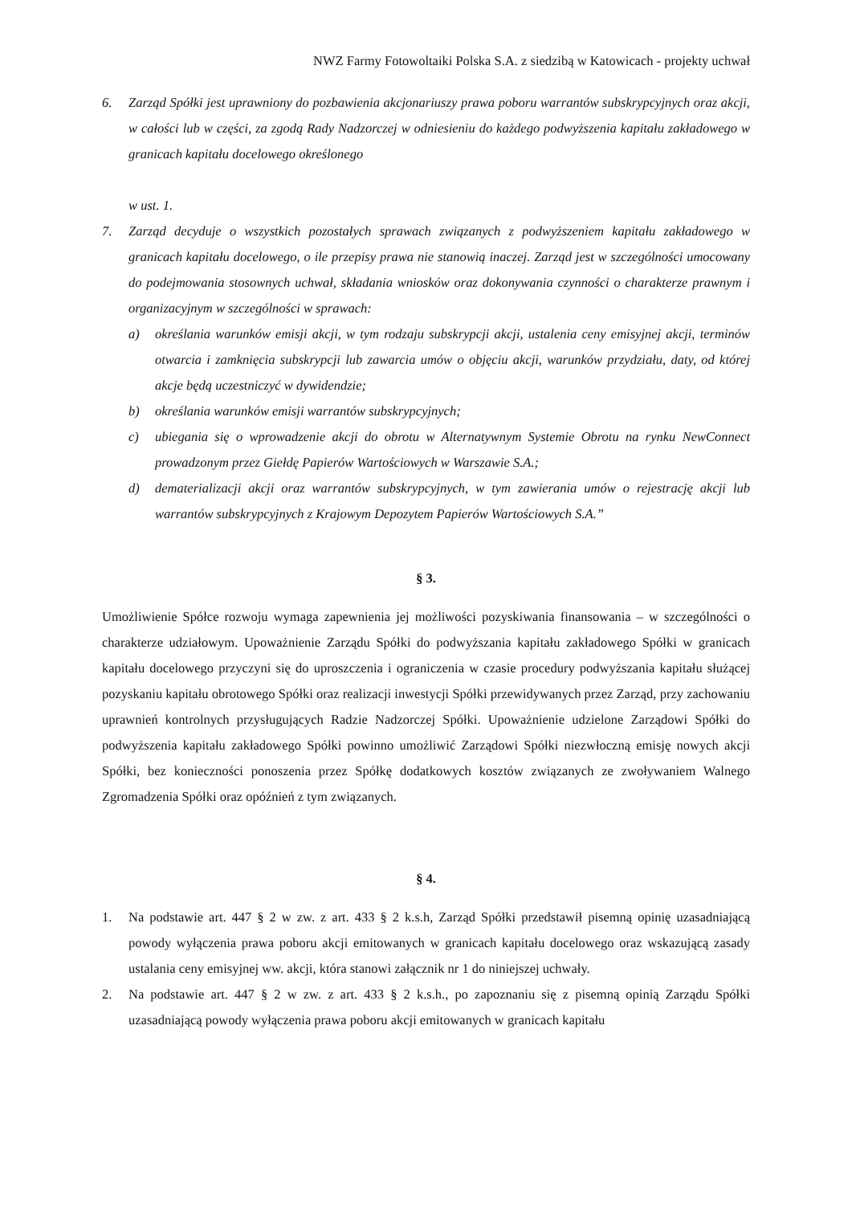NWZ Farmy Fotowoltaiki Polska S.A. z siedzibą w Katowicach - projekty uchwał
6. Zarząd Spółki jest uprawniony do pozbawienia akcjonariuszy prawa poboru warrantów subskrypcyjnych oraz akcji, w całości lub w części, za zgodą Rady Nadzorczej w odniesieniu do każdego podwyższenia kapitału zakładowego w granicach kapitału docelowego określonego
w ust. 1.
7. Zarząd decyduje o wszystkich pozostałych sprawach związanych z podwyższeniem kapitału zakładowego w granicach kapitału docelowego, o ile przepisy prawa nie stanowią inaczej. Zarząd jest w szczególności umocowany do podejmowania stosownych uchwał, składania wniosków oraz dokonywania czynności o charakterze prawnym i organizacyjnym w szczególności w sprawach:
a) określania warunków emisji akcji, w tym rodzaju subskrypcji akcji, ustalenia ceny emisyjnej akcji, terminów otwarcia i zamknięcia subskrypcji lub zawarcia umów o objęciu akcji, warunków przydziału, daty, od której akcje będą uczestniczyć w dywidendzie;
b) określania warunków emisji warrantów subskrypcyjnych;
c) ubiegania się o wprowadzenie akcji do obrotu w Alternatywnym Systemie Obrotu na rynku NewConnect prowadzonym przez Giełdę Papierów Wartościowych w Warszawie S.A.;
d) dematerializacji akcji oraz warrantów subskrypcyjnych, w tym zawierania umów o rejestrację akcji lub warrantów subskrypcyjnych z Krajowym Depozytem Papierów Wartościowych S.A.”
§ 3.
Umożliwienie Spółce rozwoju wymaga zapewnienia jej możliwości pozyskiwania finansowania – w szczególności o charakterze udziałowym. Upoważnienie Zarządu Spółki do podwyższania kapitału zakładowego Spółki w granicach kapitału docelowego przyczyni się do uproszczenia i ograniczenia w czasie procedury podwyższania kapitału służącej pozyskaniu kapitału obrotowego Spółki oraz realizacji inwestycji Spółki przewidywanych przez Zarząd, przy zachowaniu uprawnień kontrolnych przysługujących Radzie Nadzorczej Spółki. Upoważnienie udzielone Zarządowi Spółki do podwyższenia kapitału zakładowego Spółki powinno umożliwić Zarządowi Spółki niezwłoczną emisję nowych akcji Spółki, bez konieczności ponoszenia przez Spółkę dodatkowych kosztów związanych ze zwoływaniem Walnego Zgromadzenia Spółki oraz opóźnień z tym związanych.
§ 4.
1. Na podstawie art. 447 § 2 w zw. z art. 433 § 2 k.s.h, Zarząd Spółki przedstawił pisemną opinię uzasadniającą powody wyłączenia prawa poboru akcji emitowanych w granicach kapitału docelowego oraz wskazującą zasady ustalania ceny emisyjnej ww. akcji, która stanowi załącznik nr 1 do niniejszej uchwały.
2. Na podstawie art. 447 § 2 w zw. z art. 433 § 2 k.s.h., po zapoznaniu się z pisemną opinią Zarządu Spółki uzasadniającą powody wyłączenia prawa poboru akcji emitowanych w granicach kapitału